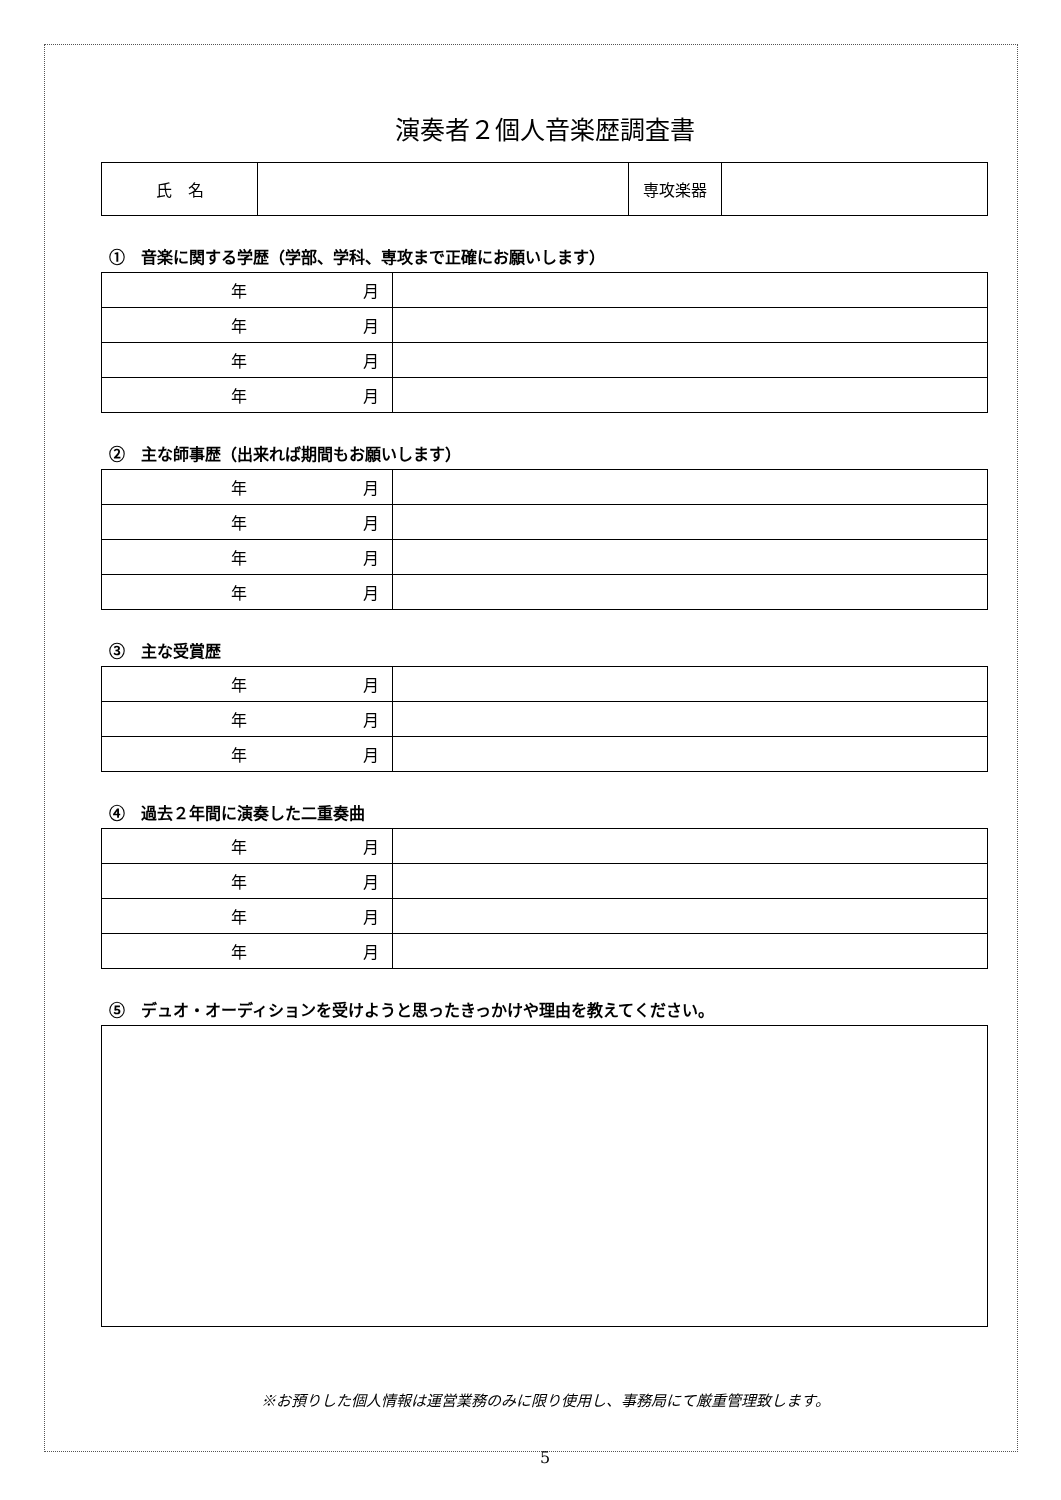演奏者２個人音楽歴調査書
| 氏 名 | | 専攻楽器 | |
①　音楽に関する学歴（学部、学科、専攻まで正確にお願いします）
| 年 月 | |
| 年 月 | |
| 年 月 | |
| 年 月 | |
②　主な師事歴（出来れば期間もお願いします）
| 年 月 | |
| 年 月 | |
| 年 月 | |
| 年 月 | |
③　主な受賞歴
| 年 月 | |
| 年 月 | |
| 年 月 | |
④　過去２年間に演奏した二重奏曲
| 年 月 | |
| 年 月 | |
| 年 月 | |
| 年 月 | |
⑤　デュオ・オーディションを受けようと思ったきっかけや理由を教えてください。
※お預りした個人情報は運営業務のみに限り使用し、事務局にて厳重管理致します。
5